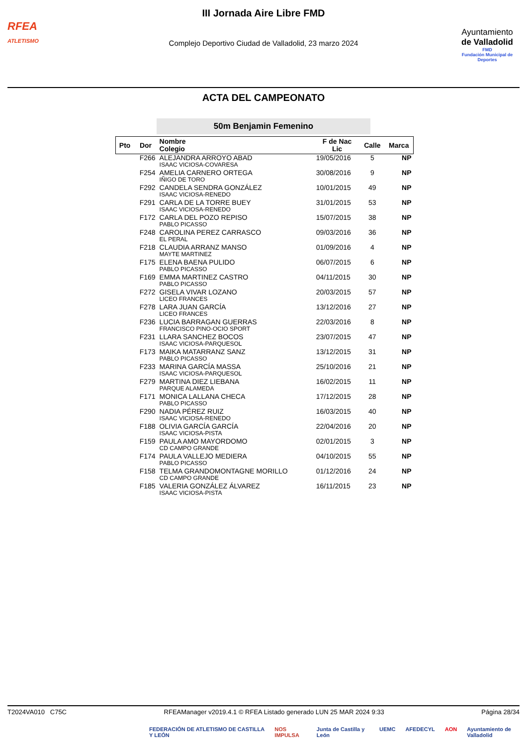RFEA
ATLETISMO
III Jornada Aire Libre FMD
Complejo Deportivo Ciudad de Valladolid, 23 marzo 2024
Ayuntamiento
de Valladolid
FMD
Fundación Municipal de Deportes
ACTA DEL CAMPEONATO
50m Benjamin Femenino
| Pto | Dor | Nombre Colegio | F de Nac Lic | Calle | Marca |
| --- | --- | --- | --- | --- | --- |
| | F266 | ALEJANDRA ARROYO ABAD ISAAC VICIOSA-COVARESA | 19/05/2016 | 5 | NP |
| | F254 | AMELIA CARNERO ORTEGA IÑIGO DE TORO | 30/08/2016 | 9 | NP |
| | F292 | CANDELA SENDRA GONZÁLEZ ISAAC VICIOSA-RENEDO | 10/01/2015 | 49 | NP |
| | F291 | CARLA DE LA TORRE BUEY ISAAC VICIOSA-RENEDO | 31/01/2015 | 53 | NP |
| | F172 | CARLA DEL POZO REPISO PABLO PICASSO | 15/07/2015 | 38 | NP |
| | F248 | CAROLINA PEREZ CARRASCO EL PERAL | 09/03/2016 | 36 | NP |
| | F218 | CLAUDIA ARRANZ MANSO MAYTE MARTINEZ | 01/09/2016 | 4 | NP |
| | F175 | ELENA BAENA PULIDO PABLO PICASSO | 06/07/2015 | 6 | NP |
| | F169 | EMMA MARTINEZ CASTRO PABLO PICASSO | 04/11/2015 | 30 | NP |
| | F272 | GISELA VIVAR LOZANO LICEO FRANCES | 20/03/2015 | 57 | NP |
| | F278 | LARA JUAN GARCÍA LICEO FRANCES | 13/12/2016 | 27 | NP |
| | F236 | LUCIA BARRAGAN GUERRAS FRANCISCO PINO-OCIO SPORT | 22/03/2016 | 8 | NP |
| | F231 | LLARA SANCHEZ BOCOS ISAAC VICIOSA-PARQUESOL | 23/07/2015 | 47 | NP |
| | F173 | MAIKA MATARRANZ SANZ PABLO PICASSO | 13/12/2015 | 31 | NP |
| | F233 | MARINA GARCÍA MASSA ISAAC VICIOSA-PARQUESOL | 25/10/2016 | 21 | NP |
| | F279 | MARTINA DIEZ LIEBANA PARQUE ALAMEDA | 16/02/2015 | 11 | NP |
| | F171 | MONICA LALLANA CHECA PABLO PICASSO | 17/12/2015 | 28 | NP |
| | F290 | NADIA PÉREZ RUIZ ISAAC VICIOSA-RENEDO | 16/03/2015 | 40 | NP |
| | F188 | OLIVIA GARCÍA GARCÍA ISAAC VICIOSA-PISTA | 22/04/2016 | 20 | NP |
| | F159 | PAULA AMO MAYORDOMO CD CAMPO GRANDE | 02/01/2015 | 3 | NP |
| | F174 | PAULA VALLEJO MEDIERA PABLO PICASSO | 04/10/2015 | 55 | NP |
| | F158 | TELMA GRANDOMONTAGNE MORILLO CD CAMPO GRANDE | 01/12/2016 | 24 | NP |
| | F185 | VALERIA GONZÁLEZ ÁLVAREZ ISAAC VICIOSA-PISTA | 16/11/2015 | 23 | NP |
T2024VA010 C75C RFEAManager v2019.4.1 © RFEA Listado generado LUN 25 MAR 2024 9:33 Página 28/34
FEDERACIÓN DE ATLETISMO DE CASTILLA Y LEÓN NOS IMPULSA Junta de Castilla y León UEMC AFEDECYL AON Ayuntamiento de Valladolid